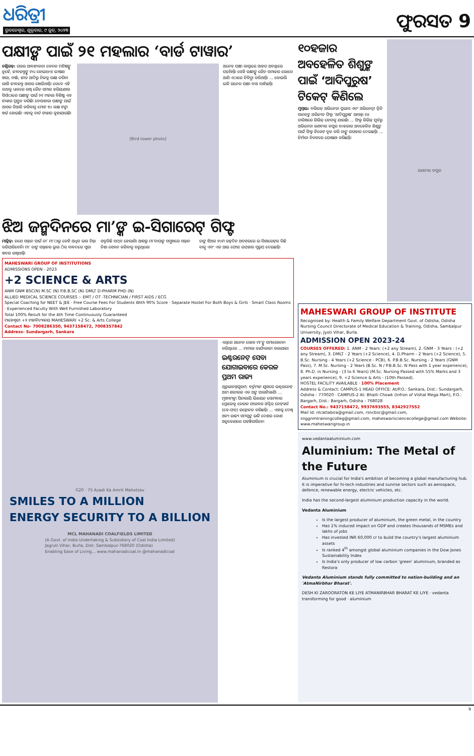ଧରିତ୍ରୀ
ଭୁବନେଶ୍ୱର, ଶୁକ୍ରବାର, ୯ ଜୁନ୍, ୨୦୨୩
ଫୁରସତ 9
ପକ୍ଷୀଙ୍କ ପାଇଁ ୨୧ ମହଲାର ‘ବାର୍ଡ ଟାୱାର’
ଚଣ୍ଡିଗଡ଼: ଘରର ଆବଶ୍ୟକତା କେବଳ ମଣିଷଙ୍କୁ ନୁହେଁ, ଜୀବଜନ୍ତୁଙ୍କୁ ମଧ୍ୟ ହୋଇଥାଏ। ଭୀଷଣ ଖରା, ବର୍ଷା, ଶୀତ ଆଦିରୁ ନିଜକୁ ରକ୍ଷା କରିବା ଲାଗି ଜୀବଜନ୍ତୁ ଆସର ଖୋଜିଥାନ୍ତି। ତେବେ ଏହି କଥାକୁ ଧ୍ୟାନରେ ରଖି ଜୈନ ସମାଜ ହରିୟାଣାର ସିର୍ସାଠାରେ ପକ୍ଷୀଙ୍କ ପାଇଁ ୨୧ ମହଲା ବିଶିଷ୍ଟ ଏକ ଟାୱାର ପ୍ରସ୍ତୁତ କରିଛି। ବେସାହାରା ପକ୍ଷୀଙ୍କ ପାଇଁ ଆସର ତିଆରି କରିବାକୁ ମୋଟ ୧୦ ଲକ୍ଷ ଟଙ୍କା ଖର୍ଚ୍ଚ ହୋଇଛି। ଏହାକୁ ବାର୍ଡ ଟାୱାର କୁହାଯାଉଛି।
[Bird tower photo]
ଅନେକ ପକ୍ଷୀ ରାସ୍ତାରେ ଆହତ ଅବସ୍ଥାରେ ପଡ଼ିଥାନ୍ତି। ସେହି ପକ୍ଷୀଙ୍କୁ ଜୈନ ସମାଜର ଲୋକେ ଆଣି ଏଠାରେ ଚିକିତ୍ସା କରିଥାନ୍ତି। ... କୋଇଲି ଭଳି ଅନେକ ପକ୍ଷୀ ବସା ବାନ୍ଧିଛନ୍ତି।
ଝିଅ ଜନ୍ମଦିନରେ ମା’ଙ୍କ ଇ-ସିଗାରେଟ୍ ଗିଫ୍ଟ
ମାଡ୍ରିଡ୍: ଜଣେ ସନ୍ତାନ ପାଇଁ ତା’ ମା’ଠାରୁ କେହି ଅଧିକ ଭଲ ଚିନ୍ତା କରିପାରିବେନି। ମା’ ତାଙ୍କ ସନ୍ତାନର ଭୁଲ ଠିକ୍ ବାବଦରେ ପୂରା ଖବର ରଖିଥାନ୍ତି।
ସବୁକିଛି ସମ୍ଭବ ହେଲାଣି। ଆଗରୁ ମା’ବାପାଙ୍କ ସମ୍ମୁଖରେ ସନ୍ତାନ ନିଶା ସେବନ କରିବାକୁ ଡରୁଥିଲେ।
ତାଙ୍କ ଝିଅର ୧୦ମ ଜନ୍ମଦିନ ଅବସରରେ ଇ-ସିଗାରେଟ୍‌ର କିଛି ବାକ୍ସ ଏବଂ ଏକ ଆଇ ଫୋନ୍ ଉପହାର ସ୍ୱରୂପ ଦେଇଛନ୍ତି।
MAHESWARI GROUP OF INSTITUTIONS
ADMISSIONS OPEN - 2023
+2 SCIENCE & ARTS
ANM GNM BSC(N) M.SC (N) P.B.B.SC (N) DMLT D-PHARM PHD (N)
ALLIED MEDICAL SCIENCE COURSES :- EMT / OT -TECHNICIAN / FIRST AIDS / ECG
Special Coaching for NEET & JEE · Free Course Fees For Students With 90% Score · Separate Hostel For Both Boys & Girls · Smart Class Rooms · Experienced Faculty With Well Furnished Laboratory
Total 100% Result for the 4th Time Continuously Guaranteed
ମାହେଶ୍ୱରୀ +୨ ମହାବିଦ୍ୟାଳୟ MAHESWARI +2 Sc. & Arts College
Contact No- 7008286350, 9437158472, 7008357842
Address- Sundargarh, Sankara
G20 · 75 Azadi Ka Amrit Mahotsav
SMILES TO A MILLION
ENERGY SECURITY TO A BILLION
MCL MAHANADI COALFIELDS LIMITED
(A Govt. of India Undertaking & Subsidiary of Coal India Limited)
Jagruti Vihar, Burla, Dist: Sambalpur-768020 (Odisha)
Enabling Ease of Living... www.mahanadicoal.in @mahanadicoal
ଏଥିରେ ଅନେକ ଲୋକ ମା’ଙ୍କୁ ସମାଲୋଚନା କରିଥିଲେ। ... ମାମଲା କାର୍ଯ୍ୟକାରୀ କରାଯାଉ।
ଇଣ୍ଟରନେଟ୍ ସେବା ଯୋଗାଇବାରେ କେରଳ ପ୍ରଥମ ରାଜ୍ୟ
ଥିରୁଭାନନ୍ତପୁରମ୍: ବର୍ତ୍ତମାନ ଯୁଗରେ ଇଣ୍ଟରନେଟ୍ ଆମ ଶରୀରର ଏକ ଅଙ୍ଗ ପାଲଟିଲାଣି। ... ମୁଖ୍ୟମନ୍ତ୍ରୀ ପିନାରାୟି ଭିଜୟନ୍ ସୋମବାର ପ୍ରୋଜେକ୍ଟ କେରଳ ଫାଇବର ଅପ୍ଟିକ୍ ନେଟ୍‌ୱର୍କ (କେ-ଫନ୍) ଉନ୍ମୋଚନ କରିଛନ୍ତି। ... ଏହାକୁ ଦେଖି ଅନ୍ୟ ରାଜ୍ୟ ସମସ୍ତଙ୍କ ଭଳି ଦେଶର କୋଣ ଅନୁକୋଣରେ ପହଞ୍ଚିପାରିବେ।
୧୦ହଜାର ଅବହେଳିତ ଶିଶୁଙ୍କ ପାଇଁ ‘ଆଦିପୁରୁଷ’ ଟିକେଟ୍ କିଣିଲେ
ମୁମ୍ବାଇ: ବଲିଉଡ୍ ଅଭିନେତା ପ୍ରଭାସ ଏବଂ ଅଭିନେତ୍ରୀ କ୍ରିତି ସାନନ୍‌ଙ୍କ ଅଭିନୀତ ଫିଲ୍ମ ‘ଆଦିପୁରୁଷ’ ଆସନ୍ତା ୧୬ ତାରିଖରେ ରିଲିଜ୍ ହେବାକୁ ଯାଉଛି। ... ଫିଲ୍ମ ରିଲିଜ୍ ପୂର୍ବରୁ ଅଭିନେତା ରଣବୀର କପୁର ୧୦ହଜାର ଅବହେଳିତ ଶିଶୁଙ୍କ ପାଇଁ ଫିଲ୍ମ ଟିକେଟ ବୁକ କରି ତାଙ୍କୁ ଉପହାର ଦେଇଛନ୍ତି। ... ନିର୍ମାତା ନିକଟରେ ଘୋଷଣା କରିଛନ୍ତି।
ରଣବୀର କପୁର
MAHESWARI GROUP OF INSTITUTE
Recognised by: Health & Family Welfare Department Govt. of Odisha, Odisha Nursing Council Directorate of Medical Education & Training, Odisha, Sambalpur University, Jyoti Vihar, Burla.
ADMISSION OPEN 2023-24
COURSES OFFERED: 1. ANM - 2 Years: (+2 any Stream), 2. GNM - 3 Years : (+2 any Stream), 3. DMLT - 2 Years (+2 Science), 4. D.Pharm - 2 Years (+2 Science), 5. B.Sc. Nursing - 4 Years (+2 Science - PCB), 6. P.B.B.Sc. Nursing - 2 Years (GNM Pass), 7. M.Sc. Nursing - 2 Years (B.Sc. N / P.B.B.Sc. N Pass with 1 year experience), 8. Ph.D. in Nursing - (3 to 6 Years) (M.Sc. Nursing Passed with 55% Marks and 3 years experience), 9. +2 Science & Arts - (10th Passed).
HOSTEL FACILITY AVAILABLE · 100% Placement
Address & Contact: CAMPUS-1 HEAD OFFICE: At/P.O.: Sankara, Dist.: Sundargarh, Odisha - 770020 · CAMPUS-2 At: Bhatli Chowk (Infron of Vishal Mega Mart), P.O.: Bargarh, Dist.: Bargarh, Odisha - 768028
Contact No.: 9437158472, 9937693555, 8342927552
Mail Id: nlcattabira@gmail.com, rsncbsc@gmail.com, snggnmtrainingcolleg@gmail.com, maheswarisciencecollege@gmail.com Website: www.maheswarigroup.in
www.vedantaaluminium.com
Aluminium: The Metal of the Future
Aluminium is crucial for India's ambition of becoming a global manufacturing hub. It is imperative for hi-tech industries and sunrise sectors such as aerospace, defence, renewable energy, electric vehicles, etc.
India has the second-largest aluminium production capacity in the world.
Vedanta Aluminium
Is the largest producer of aluminium, the green metal, in the country
Has 1% induced impact on GDP and creates thousands of MSMEs and lakhs of jobs
Has invested INR 60,000 cr to build the country's largest aluminium assets
Is ranked 4<sup>th</sup> amongst global aluminium companies in the Dow Jones Sustainability Index
Is India's only producer of low carbon 'green' aluminium, branded as Restora
Vedanta Aluminium stands fully committed to nation-building and an 'AtmaNirbhar Bharat'.
DESH KI ZAROORATON KE LIYE ATMANIRBHAR BHARAT KE LIYE · vedanta transforming for good · aluminium
9